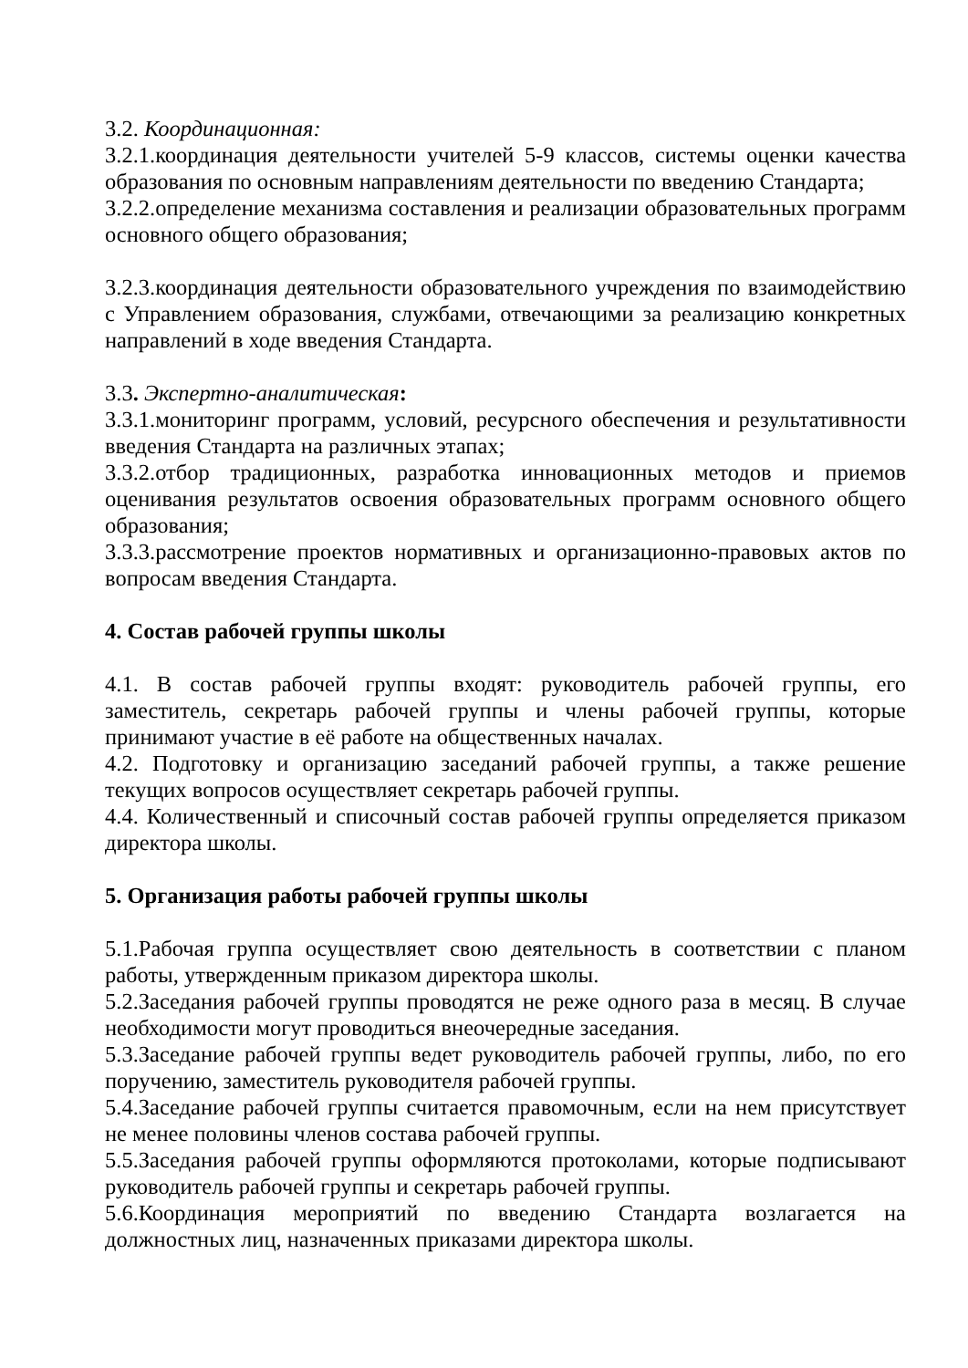3.2. Координационная:
3.2.1.координация деятельности учителей 5-9 классов, системы оценки качества образования по основным направлениям деятельности по введению Стандарта;
3.2.2.определение механизма составления и реализации образовательных программ основного общего образования;
3.2.3.координация деятельности образовательного учреждения по взаимодействию с Управлением образования, службами, отвечающими за реализацию конкретных направлений в ходе введения Стандарта.
3.3. Экспертно-аналитическая:
3.3.1.мониторинг программ, условий, ресурсного обеспечения и результативности введения Стандарта на различных этапах;
3.3.2.отбор традиционных, разработка инновационных методов и приемов оценивания результатов освоения образовательных программ основного общего образования;
3.3.3.рассмотрение проектов нормативных и организационно-правовых актов по вопросам введения Стандарта.
4. Состав рабочей группы школы
4.1. В состав рабочей группы входят: руководитель рабочей группы, его заместитель, секретарь рабочей группы и члены рабочей группы, которые принимают участие в её работе на общественных началах.
4.2. Подготовку и организацию заседаний рабочей группы, а также решение текущих вопросов осуществляет секретарь рабочей группы.
4.4. Количественный и списочный состав рабочей группы определяется приказом директора школы.
5. Организация работы рабочей группы школы
5.1.Рабочая группа осуществляет свою деятельность в соответствии с планом работы, утвержденным приказом директора школы.
5.2.Заседания рабочей группы проводятся не реже одного раза в месяц. В случае необходимости могут проводиться внеочередные заседания.
5.3.Заседание рабочей группы ведет руководитель рабочей группы, либо, по его поручению, заместитель руководителя рабочей группы.
5.4.Заседание рабочей группы считается правомочным, если на нем присутствует не менее половины членов состава рабочей группы.
5.5.Заседания рабочей группы оформляются протоколами, которые подписывают руководитель рабочей группы и секретарь рабочей группы.
5.6.Координация мероприятий по введению Стандарта возлагается на должностных лиц, назначенных приказами директора школы.